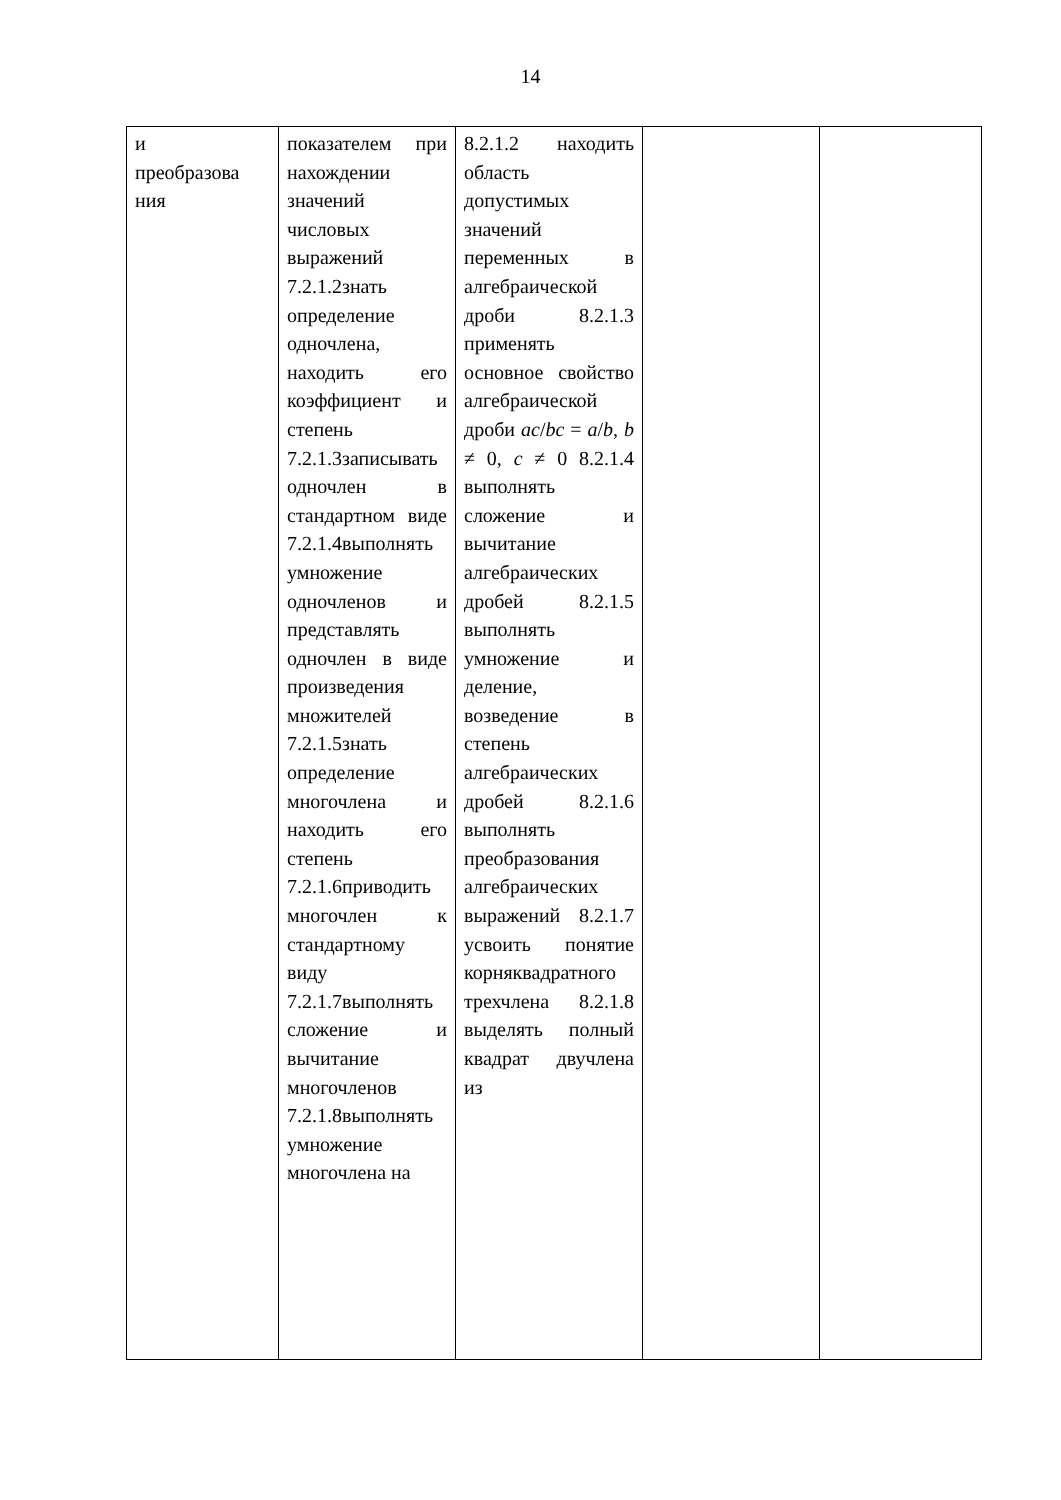14
| и преобразова ния | показателем при нахождении значений числовых выражений 7.2.1.2знать определение одночлена, находить его коэффициент и степень 7.2.1.3записывать одночлен в стандартном виде 7.2.1.4выполнять умножение одночленов и представлять одночлен в виде произведения множителей 7.2.1.5знать определение многочлена и находить его степень 7.2.1.6приводить многочлен к стандартному виду 7.2.1.7выполнять сложение и вычитание многочленов 7.2.1.8выполнять умножение многочлена на | 8.2.1.2 находить область допустимых значений переменных в алгебраической дроби 8.2.1.3 применять основное свойство алгебраической дроби ac / bc = a / b , b ≠ 0, c ≠ 0 8.2.1.4 выполнять сложение и вычитание алгебраических дробей 8.2.1.5 выполнять умножение и деление, возведение в степень алгебраических дробей 8.2.1.6 выполнять преобразования алгебраических выражений 8.2.1.7 усвоить понятие корняквадратного трехчлена 8.2.1.8 выделять полный квадрат двучлена из | | |